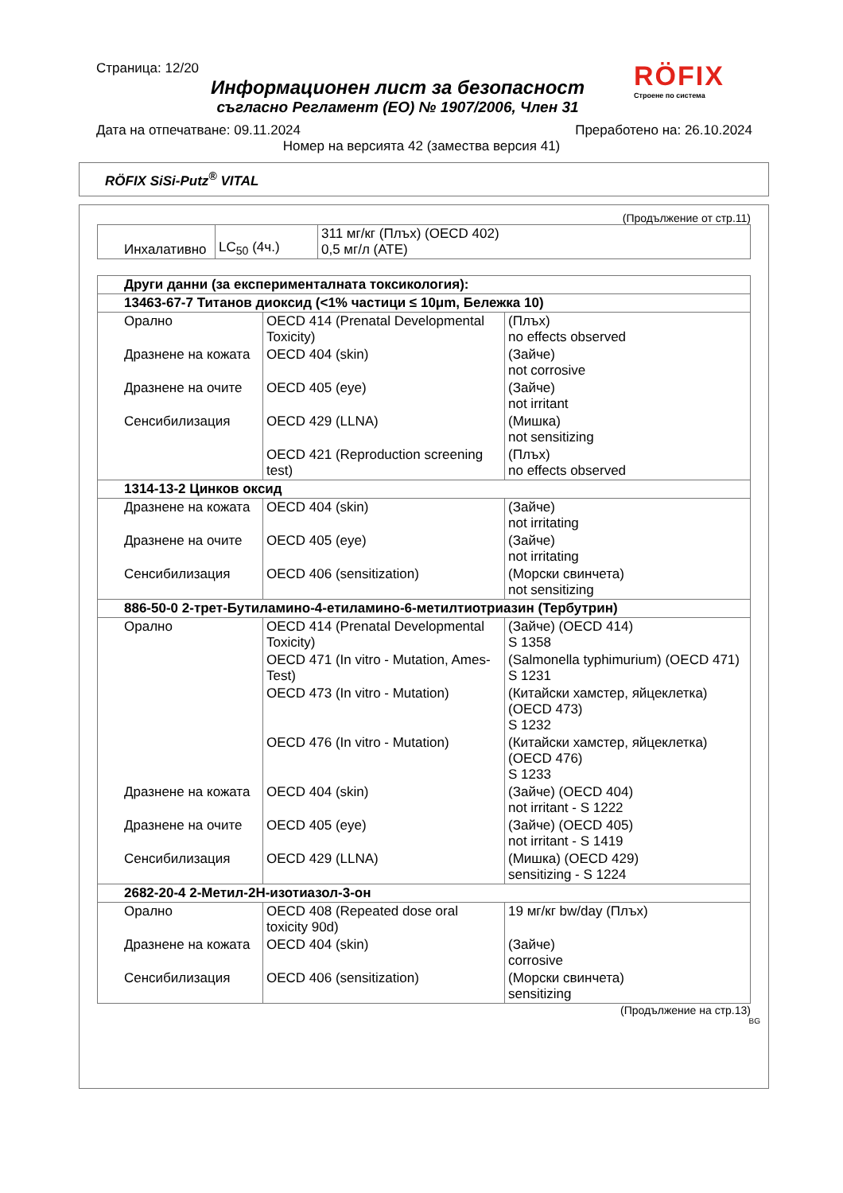Страница: 12/20
RÖFIX
Строене по система
Информационен лист за безопасност
съгласно Регламент (ЕО) № 1907/2006, Член 31
Дата на отпечатване: 09.11.2024 Преработено на: 26.10.2024
Номер на версията 42 (замества версия 41)
RÖFIX SiSi-Putz<sup>®</sup> VITAL
(Продължение от стр.11)
| Инхалативно | LC<sub>50</sub> (4ч.) | 311 мг/кг (Плъх) (OECD 402) 0,5 мг/л (ATE) |
| Други данни (за експерименталната токсикология): | | |
| 13463-67-7 Титанов диоксид (<1% частици ≤ 10μm, Бележка 10) | | |
| Орално | OECD 414 (Prenatal Developmental Toxicity) | (Плъх) no effects observed |
| Дразнене на кожата | OECD 404 (skin) | (Зайче) not corrosive |
| Дразнене на очите | OECD 405 (eye) | (Зайче) not irritant |
| Сенсибилизация | OECD 429 (LLNA) | (Мишка) not sensitizing |
| | OECD 421 (Reproduction screening test) | (Плъх) no effects observed |
| 1314-13-2 Цинков оксид | | |
| Дразнене на кожата | OECD 404 (skin) | (Зайче) not irritating |
| Дразнене на очите | OECD 405 (eye) | (Зайче) not irritating |
| Сенсибилизация | OECD 406 (sensitization) | (Морски свинчета) not sensitizing |
| 886-50-0 2-трет-Бутиламино-4-етиламино-6-метилтиотриазин (Тербутрин) | | |
| Орално | OECD 414 (Prenatal Developmental Toxicity) | (Зайче) (OECD 414) S 1358 |
| | OECD 471 (In vitro - Mutation, Ames-Test) | (Salmonella typhimurium) (OECD 471) S 1231 |
| | OECD 473 (In vitro - Mutation) | (Китайски хамстер, яйцеклетка) (OECD 473) S 1232 |
| | OECD 476 (In vitro - Mutation) | (Китайски хамстер, яйцеклетка) (OECD 476) S 1233 |
| Дразнене на кожата | OECD 404 (skin) | (Зайче) (OECD 404) not irritant - S 1222 |
| Дразнене на очите | OECD 405 (eye) | (Зайче) (OECD 405) not irritant - S 1419 |
| Сенсибилизация | OECD 429 (LLNA) | (Мишка) (OECD 429) sensitizing - S 1224 |
| 2682-20-4 2-Метил-2H-изотиазол-3-он | | |
| Орално | OECD 408 (Repeated dose oral toxicity 90d) | 19 мг/кг bw/day (Плъх) |
| Дразнене на кожата | OECD 404 (skin) | (Зайче) corrosive |
| Сенсибилизация | OECD 406 (sensitization) | (Морски свинчета) sensitizing |
(Продължение на стр.13)
BG